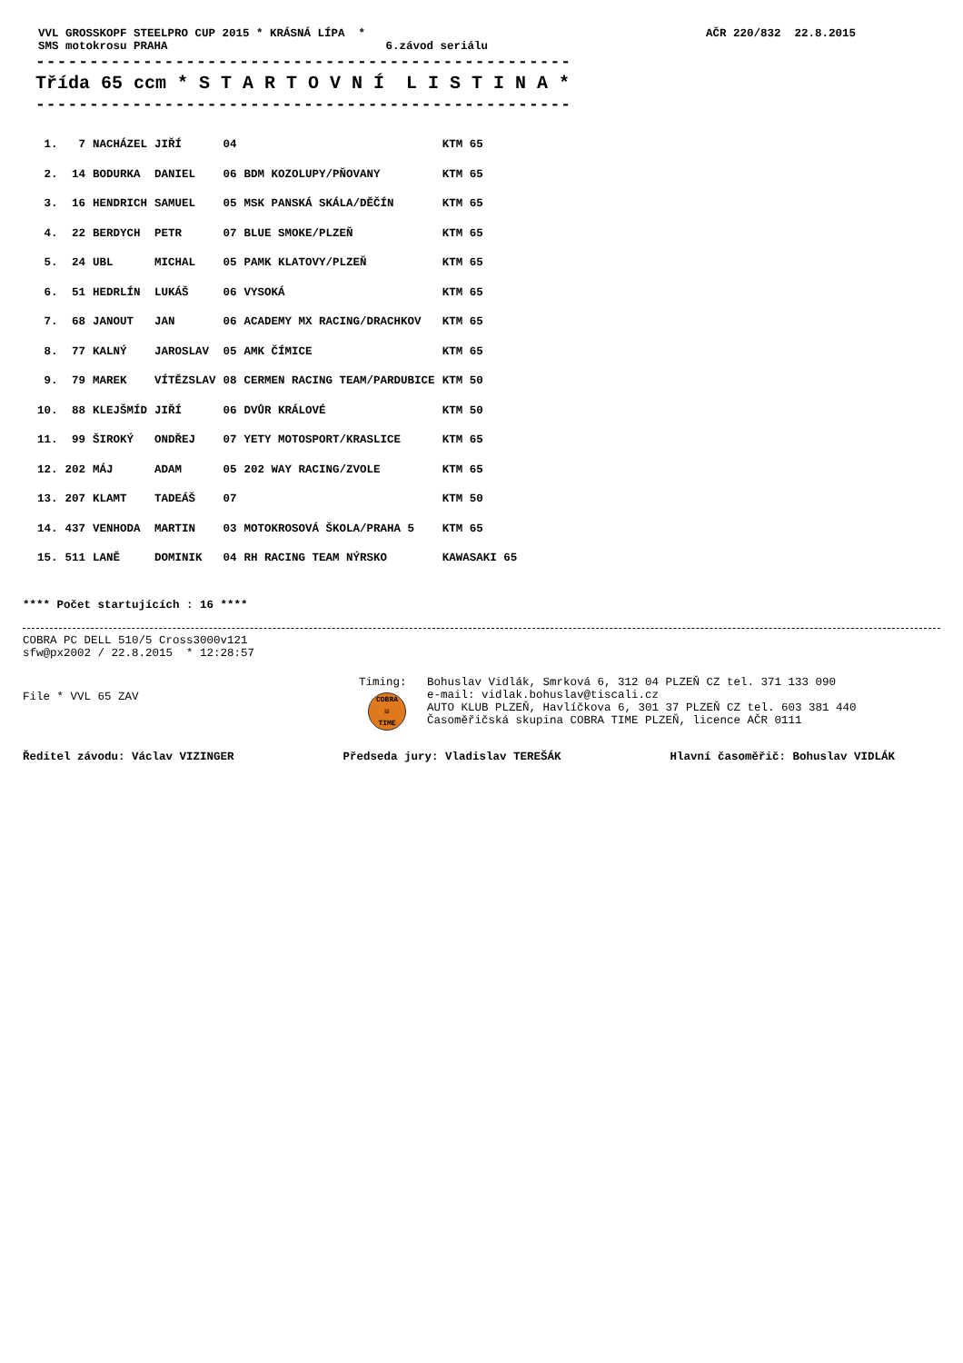VVL GROSSKOPF STEELPRO CUP 2015 * KRÁSNÁ LÍPA *
SMS motokrosu PRAHA 6.závod seriálu
AČR 220/832 22.8.2015
--------------------------------------------------
Třída 65 ccm * S T A R T O V N Í L I S T I N A *
--------------------------------------------------
| 1. | 7 | NACHÁZEL | JIŘÍ | 04 | | KTM 65 |
| 2. | 14 | BODURKA | DANIEL | 06 | BDM KOZOLUPY/PŇOVANY | KTM 65 |
| 3. | 16 | HENDRICH | SAMUEL | 05 | MSK PANSKÁ SKÁLA/DĚČÍN | KTM 65 |
| 4. | 22 | BERDYCH | PETR | 07 | BLUE SMOKE/PLZEŇ | KTM 65 |
| 5. | 24 | UBL | MICHAL | 05 | PAMK KLATOVY/PLZEŇ | KTM 65 |
| 6. | 51 | HEDRLÍN | LUKÁŠ | 06 | VYSOKÁ | KTM 65 |
| 7. | 68 | JANOUT | JAN | 06 | ACADEMY MX RACING/DRACHKOV | KTM 65 |
| 8. | 77 | KALNÝ | JAROSLAV | 05 | AMK ČÍMICE | KTM 65 |
| 9. | 79 | MAREK | VÍTĚZSLAV | 08 | CERMEN RACING TEAM/PARDUBICE | KTM 50 |
| 10. | 88 | KLEJŠMÍD | JIŘÍ | 06 | DVŮR KRÁLOVÉ | KTM 50 |
| 11. | 99 | ŠIROKÝ | ONDŘEJ | 07 | YETY MOTOSPORT/KRASLICE | KTM 65 |
| 12. | 202 | MÁJ | ADAM | 05 | 202 WAY RACING/ZVOLE | KTM 65 |
| 13. | 207 | KLAMT | TADEÁŠ | 07 | | KTM 50 |
| 14. | 437 | VENHODA | MARTIN | 03 | MOTOKROSOVÁ ŠKOLA/PRAHA 5 | KTM 65 |
| 15. | 511 | LANĚ | DOMINIK | 04 | RH RACING TEAM NÝRSKO | KAWASAKI 65 |
**** Počet startujících : 16 ****
COBRA PC DELL 510/5 Cross3000v121
sfw@px2002 / 22.8.2015 * 12:28:57
File * VVL 65 ZAV
Timing:
COBRA
⚄
TIME
Bohuslav Vidlák, Smrková 6, 312 04 PLZEŇ CZ tel. 371 133 090
e-mail: vidlak.bohuslav@tiscali.cz
AUTO KLUB PLZEŇ, Havlíčkova 6, 301 37 PLZEŇ CZ tel. 603 381 440
Časoměřičská skupina COBRA TIME PLZEŇ, licence AČR 0111
Ředitel závodu: Václav VIZINGER Předseda jury: Vladislav TEREŠÁK Hlavní časoměřič: Bohuslav VIDLÁK